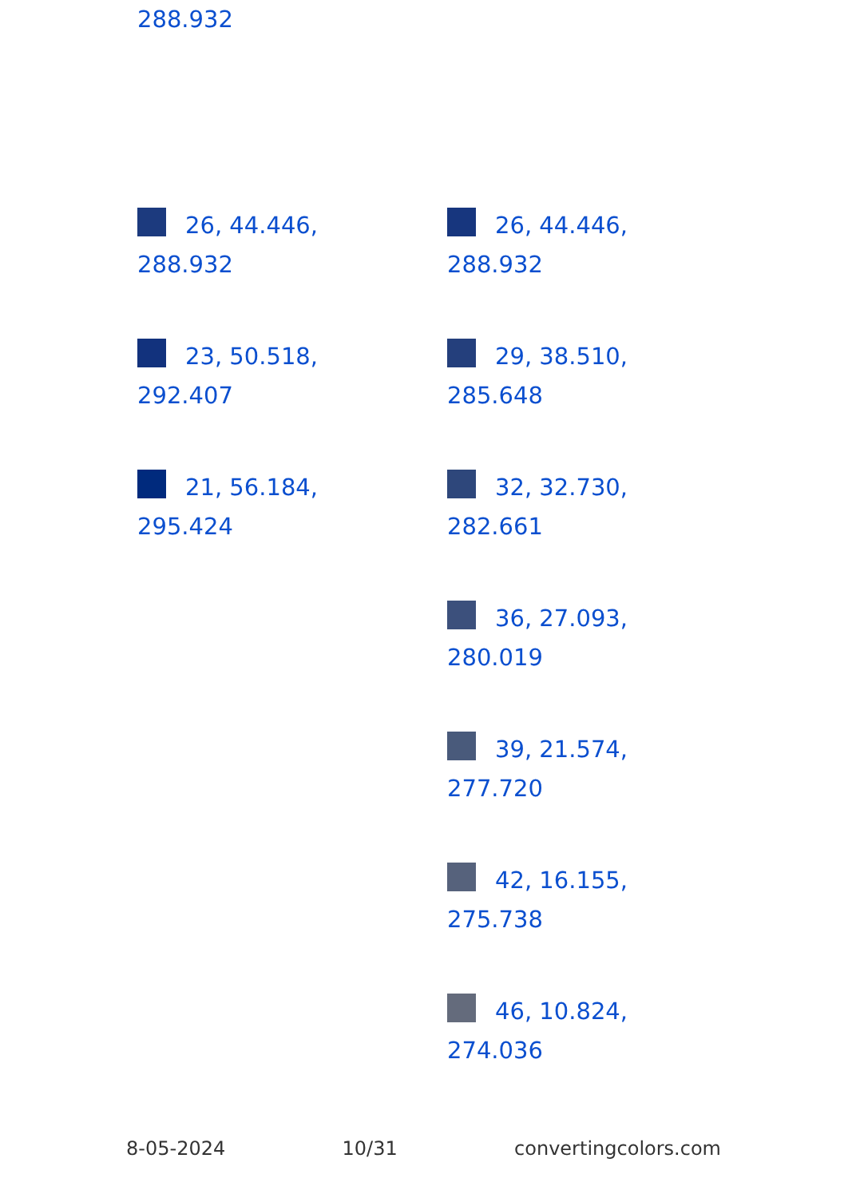288.932
26, 44.446, 288.932
23, 50.518, 292.407
21, 56.184, 295.424
26, 44.446, 288.932
29, 38.510, 285.648
32, 32.730, 282.661
36, 27.093, 280.019
39, 21.574, 277.720
42, 16.155, 275.738
46, 10.824, 274.036
8-05-2024 10/31 convertingcolors.com